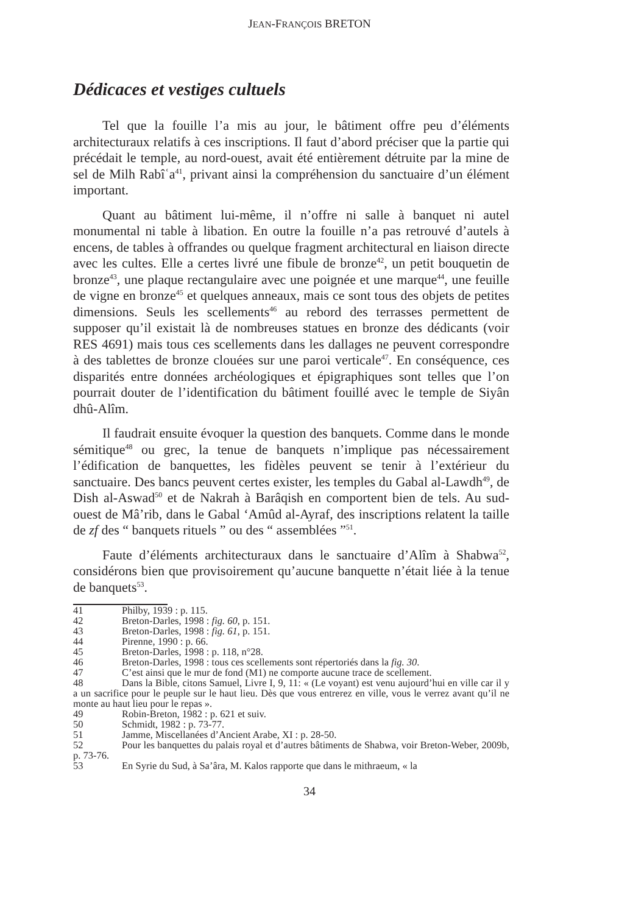JEAN-FRANÇOIS BRETON
Dédicaces et vestiges cultuels
Tel que la fouille l’a mis au jour, le bâtiment offre peu d’éléments architecturaux relatifs à ces inscriptions. Il faut d’abord préciser que la partie qui précédait le temple, au nord-ouest, avait été entièrement détruite par la mine de sel de Milh Rabîʿa<sup>41</sup>, privant ainsi la compréhension du sanctuaire d’un élément important.
Quant au bâtiment lui-même, il n’offre ni salle à banquet ni autel monumental ni table à libation. En outre la fouille n’a pas retrouvé d’autels à encens, de tables à offrandes ou quelque fragment architectural en liaison directe avec les cultes. Elle a certes livré une fibule de bronze<sup>42</sup>, un petit bouquetin de bronze<sup>43</sup>, une plaque rectangulaire avec une poignée et une marque<sup>44</sup>, une feuille de vigne en bronze<sup>45</sup> et quelques anneaux, mais ce sont tous des objets de petites dimensions. Seuls les scellements<sup>46</sup> au rebord des terrasses permettent de supposer qu’il existait là de nombreuses statues en bronze des dédicants (voir RES 4691) mais tous ces scellements dans les dallages ne peuvent correspondre à des tablettes de bronze clouées sur une paroi verticale<sup>47</sup>. En conséquence, ces disparités entre données archéologiques et épigraphiques sont telles que l’on pourrait douter de l’identification du bâtiment fouillé avec le temple de Siyân dhû-Alîm.
Il faudrait ensuite évoquer la question des banquets. Comme dans le monde sémitique<sup>48</sup> ou grec, la tenue de banquets n’implique pas nécessairement l’édification de banquettes, les fidèles peuvent se tenir à l’extérieur du sanctuaire. Des bancs peuvent certes exister, les temples du Gabal al-Lawdh<sup>49</sup>, de Dish al-Aswad<sup>50</sup> et de Nakrah à Barâqish en comportent bien de tels. Au sud-ouest de Mâ’rib, dans le Gabal ‘Amûd al-Ayraf, des inscriptions relatent la taille de zf des “ banquets rituels ” ou des “ assemblées ”<sup>51</sup>.
Faute d’éléments architecturaux dans le sanctuaire d’Alîm à Shabwa<sup>52</sup>, considérons bien que provisoirement qu’aucune banquette n’était liée à la tenue de banquets<sup>53</sup>.
41 Philby, 1939 : p. 115.
42 Breton-Darles, 1998 : fig. 60, p. 151.
43 Breton-Darles, 1998 : fig. 61, p. 151.
44 Pirenne, 1990 : p. 66.
45 Breton-Darles, 1998 : p. 118, n°28.
46 Breton-Darles, 1998 : tous ces scellements sont répertoriés dans la fig. 30.
47 C’est ainsi que le mur de fond (M1) ne comporte aucune trace de scellement.
48 Dans la Bible, citons Samuel, Livre I, 9, 11: « (Le voyant) est venu aujourd’hui en ville car il y a un sacrifice pour le peuple sur le haut lieu. Dès que vous entrerez en ville, vous le verrez avant qu’il ne monte au haut lieu pour le repas ».
49 Robin-Breton, 1982 : p. 621 et suiv.
50 Schmidt, 1982 : p. 73-77.
51 Jamme, Miscellanées d’Ancient Arabe, XI : p. 28-50.
52 Pour les banquettes du palais royal et d’autres bâtiments de Shabwa, voir Breton-Weber, 2009b, p. 73-76.
53 En Syrie du Sud, à Sa’âra, M. Kalos rapporte que dans le mithraeum, « la
34